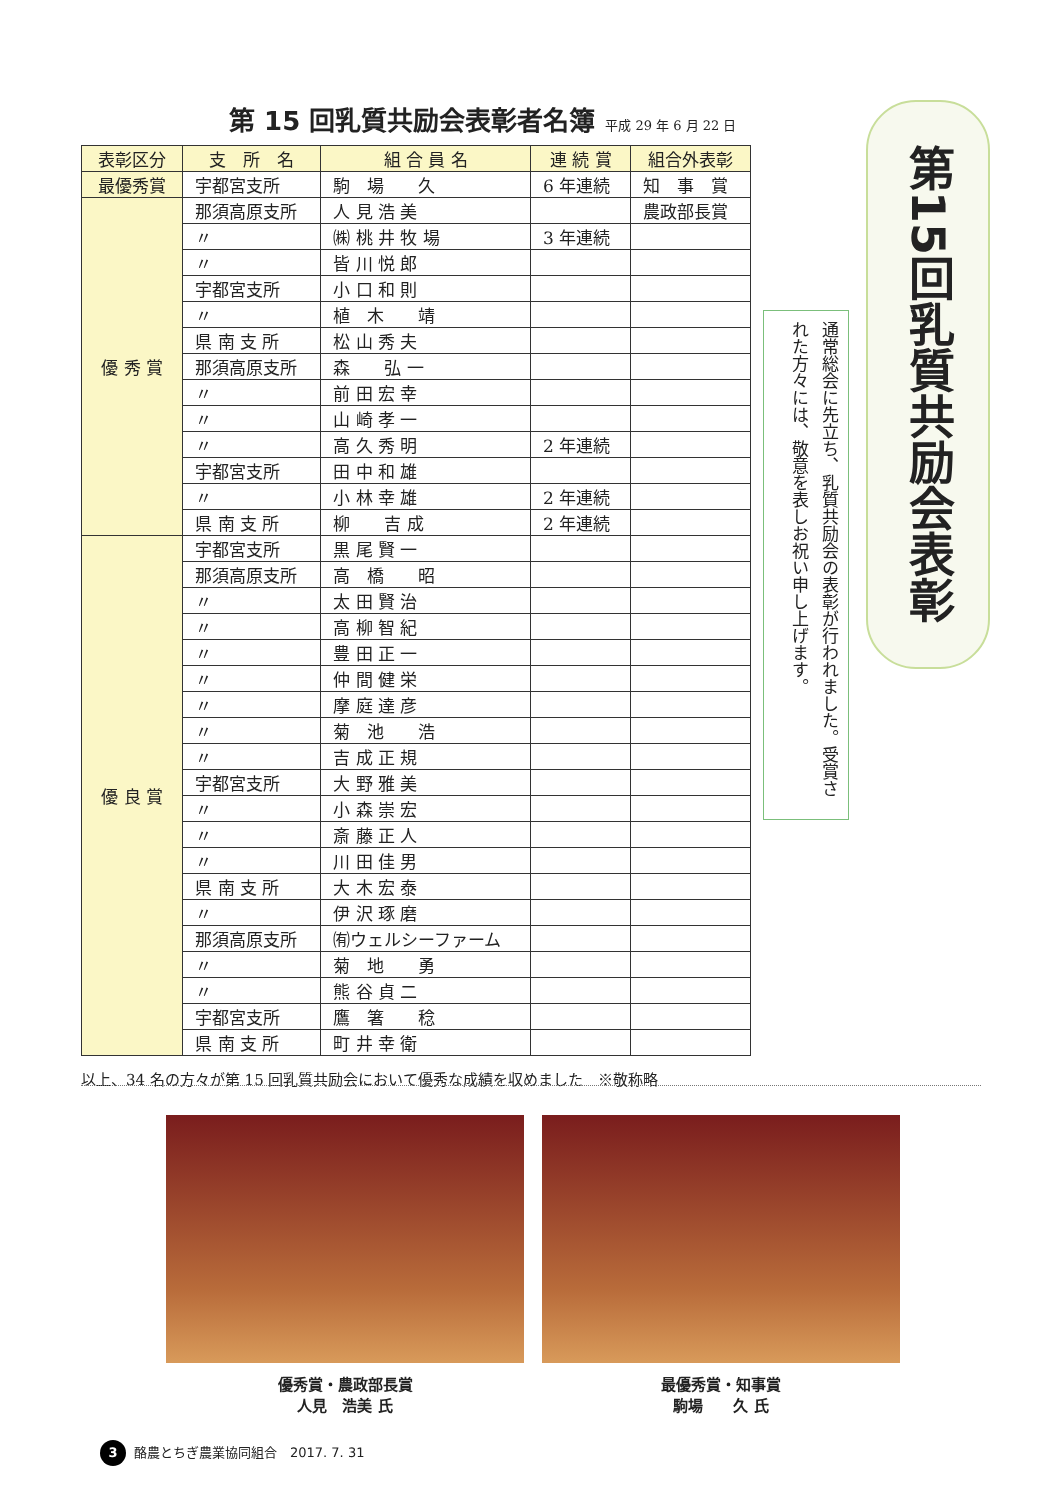第 15 回乳質共励会表彰者名簿 平成 29 年 6 月 22 日
| 表彰区分 | 支 所 名 | 組 合 員 名 | 連 続 賞 | 組合外表彰 |
| --- | --- | --- | --- | --- |
| 最優秀賞 | 宇都宮支所 | 駒 場 久 | 6 年連続 | 知 事 賞 |
| 優 秀 賞 | 那須高原支所 | 人 見 浩 美 | | 農政部長賞 |
| | 〃 | ㈱ 桃 井 牧 場 | 3 年連続 | |
| | 〃 | 皆 川 悦 郎 | | |
| | 宇都宮支所 | 小 口 和 則 | | |
| | 〃 | 植 木 靖 | | |
| | 県 南 支 所 | 松 山 秀 夫 | | |
| | 那須高原支所 | 森 弘 一 | | |
| | 〃 | 前 田 宏 幸 | | |
| | 〃 | 山 崎 孝 一 | | |
| | 〃 | 高 久 秀 明 | 2 年連続 | |
| | 宇都宮支所 | 田 中 和 雄 | | |
| | 〃 | 小 林 幸 雄 | 2 年連続 | |
| | 県 南 支 所 | 柳 吉 成 | 2 年連続 | |
| 優 良 賞 | 宇都宮支所 | 黒 尾 賢 一 | | |
| | 那須高原支所 | 高 橋 昭 | | |
| | 〃 | 太 田 賢 治 | | |
| | 〃 | 高 柳 智 紀 | | |
| | 〃 | 豊 田 正 一 | | |
| | 〃 | 仲 間 健 栄 | | |
| | 〃 | 摩 庭 達 彦 | | |
| | 〃 | 菊 池 浩 | | |
| | 〃 | 吉 成 正 規 | | |
| | 宇都宮支所 | 大 野 雅 美 | | |
| | 〃 | 小 森 崇 宏 | | |
| | 〃 | 斎 藤 正 人 | | |
| | 〃 | 川 田 佳 男 | | |
| | 県 南 支 所 | 大 木 宏 泰 | | |
| | 〃 | 伊 沢 琢 磨 | | |
| | 那須高原支所 | ㈲ウェルシーファーム | | |
| | 〃 | 菊 地 勇 | | |
| | 〃 | 熊 谷 貞 二 | | |
| | 宇都宮支所 | 鷹 箸 稔 | | |
| | 県 南 支 所 | 町 井 幸 衛 | | |
以上、34 名の方々が第 15 回乳質共励会において優秀な成績を収めました　※敬称略
第15回乳質共励会表彰
通常総会に先立ち、乳質共励会の表彰が行われました。受賞された方々には、敬意を表しお祝い申し上げます。
優秀賞・農政部長賞
人見　浩美 氏
最優秀賞・知事賞
駒場　　久 氏
3 酪農とちぎ農業協同組合　2017. 7. 31